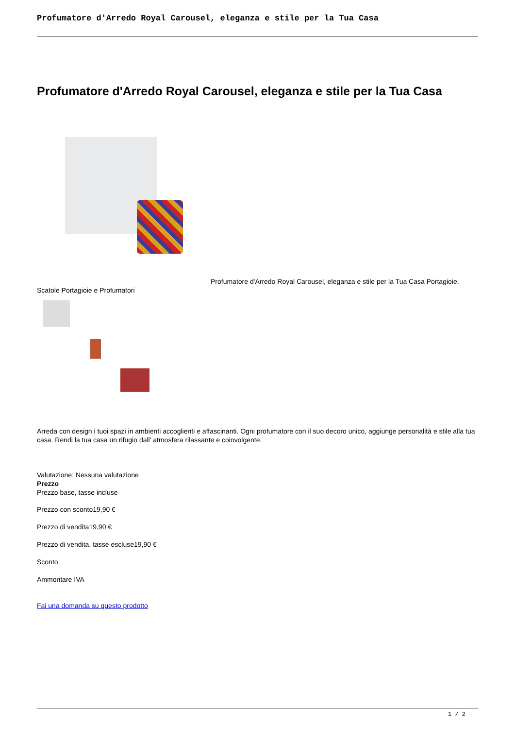Profumatore d'Arredo Royal Carousel, eleganza e stile per la Tua Casa
Profumatore d'Arredo Royal Carousel, eleganza e stile per la Tua Casa
Profumatore d'Arredo Royal Carousel, eleganza e stile per la Tua Casa Portagioie, Scatole Portagioie e Profumatori
Arreda con design i tuoi spazi in ambienti accoglienti e affascinanti. Ogni profumatore con il suo decoro unico, aggiunge personalità e stile alla tua casa. Rendi la tua casa un rifugio dall' atmosfera rilassante e coinvolgente.
Valutazione: Nessuna valutazione
Prezzo
Prezzo base, tasse incluse
Prezzo con sconto19,90 €
Prezzo di vendita19,90 €
Prezzo di vendita, tasse escluse19,90 €
Sconto
Ammontare IVA
Fai una domanda su questo prodotto
1 / 2